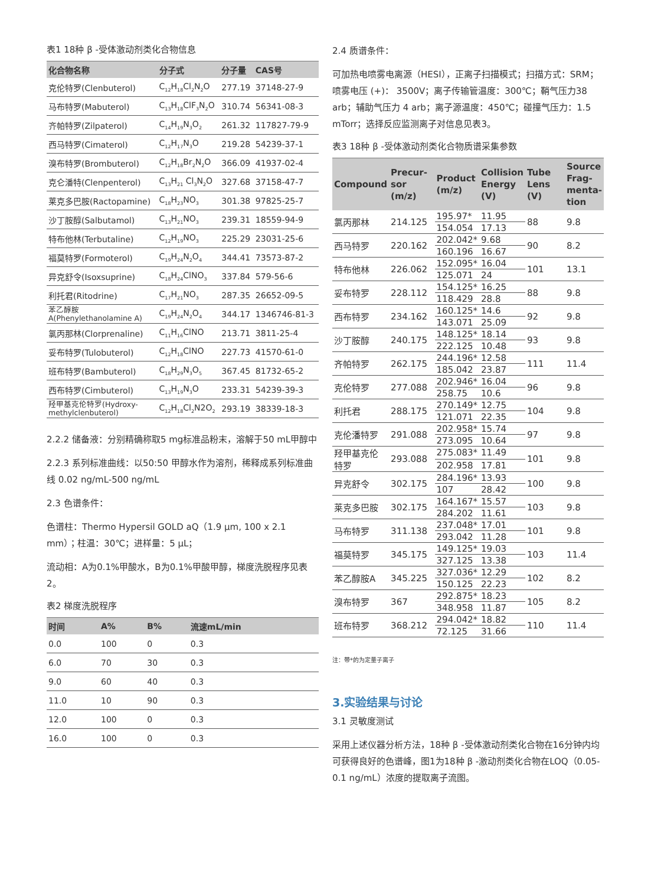表1 18种 β -受体激动剂类化合物信息
| 化合物名称 | 分子式 | 分子量 | CAS号 |
| --- | --- | --- | --- |
| 克伦特罗(Clenbuterol) | C<sub>12</sub>H<sub>18</sub>Cl<sub>2</sub>N<sub>2</sub>O | 277.19 | 37148-27-9 |
| 马布特罗(Mabuterol) | C<sub>13</sub>H<sub>18</sub>ClF<sub>3</sub>N<sub>2</sub>O | 310.74 | 56341-08-3 |
| 齐帕特罗(Zilpaterol) | C<sub>14</sub>H<sub>19</sub>N<sub>3</sub>O<sub>2</sub> | 261.32 | 117827-79-9 |
| 西马特罗(Cimaterol) | C<sub>12</sub>H<sub>17</sub>N<sub>3</sub>O | 219.28 | 54239-37-1 |
| 溴布特罗(Brombuterol) | C<sub>12</sub>H<sub>18</sub>Br<sub>2</sub>N<sub>2</sub>O | 366.09 | 41937-02-4 |
| 克仑潘特(Clenpenterol) | C<sub>13</sub>H<sub>21</sub> Cl<sub>3</sub>N<sub>2</sub>O | 327.68 | 37158-47-7 |
| 莱克多巴胺(Ractopamine) | C<sub>18</sub>H<sub>23</sub>NO<sub>3</sub> | 301.38 | 97825-25-7 |
| 沙丁胺醇(Salbutamol) | C<sub>13</sub>H<sub>21</sub>NO<sub>3</sub> | 239.31 | 18559-94-9 |
| 特布他林(Terbutaline) | C<sub>12</sub>H<sub>19</sub>NO<sub>3</sub> | 225.29 | 23031-25-6 |
| 福莫特罗(Formoterol) | C<sub>19</sub>H<sub>24</sub>N<sub>2</sub>O<sub>4</sub> | 344.41 | 73573-87-2 |
| 异克舒令(Isoxsuprine) | C<sub>18</sub>H<sub>24</sub>ClNO<sub>3</sub> | 337.84 | 579-56-6 |
| 利托君(Ritodrine) | C<sub>17</sub>H<sub>21</sub>NO<sub>3</sub> | 287.35 | 26652-09-5 |
| 苯乙醇胺 A(Phenylethanolamine A) | C<sub>19</sub>H<sub>24</sub>N<sub>2</sub>O<sub>4</sub> | 344.17 | 1346746-81-3 |
| 氯丙那林(Clorprenaline) | C<sub>11</sub>H<sub>16</sub>ClNO | 213.71 | 3811-25-4 |
| 妥布特罗(Tulobuterol) | C<sub>12</sub>H<sub>18</sub>ClNO | 227.73 | 41570-61-0 |
| 班布特罗(Bambuterol) | C<sub>18</sub>H<sub>29</sub>N<sub>3</sub>O<sub>5</sub> | 367.45 | 81732-65-2 |
| 西布特罗(Cimbuterol) | C<sub>13</sub>H<sub>19</sub>N<sub>3</sub>O | 233.31 | 54239-39-3 |
| 羟甲基克伦特罗(Hydroxy- methylclenbuterol) | C<sub>12</sub>H<sub>18</sub>Cl<sub>2</sub>N2O<sub>2</sub> | 293.19 | 38339-18-3 |
2.2.2 储备液：分别精确称取5 mg标准品粉末，溶解于50 mL甲醇中
2.2.3 系列标准曲线：以50:50 甲醇水作为溶剂，稀释成系列标准曲线 0.02 ng/mL-500 ng/mL
2.3 色谱条件：
色谱柱：Thermo Hypersil GOLD aQ（1.9 μm, 100 x 2.1 mm）；柱温：30℃；进样量：5 μL；
流动相：A为0.1%甲酸水，B为0.1%甲酸甲醇，梯度洗脱程序见表2。
表2 梯度洗脱程序
| 时间 | A% | B% | 流速mL/min |
| --- | --- | --- | --- |
| 0.0 | 100 | 0 | 0.3 |
| 6.0 | 70 | 30 | 0.3 |
| 9.0 | 60 | 40 | 0.3 |
| 11.0 | 10 | 90 | 0.3 |
| 12.0 | 100 | 0 | 0.3 |
| 16.0 | 100 | 0 | 0.3 |
2.4 质谱条件：
可加热电喷雾电离源（HESI），正离子扫描模式；扫描方式：SRM；喷雾电压 (+)： 3500V；离子传输管温度：300℃；鞘气压力38 arb；辅助气压力 4 arb；离子源温度：450℃；碰撞气压力：1.5 mTorr；选择反应监测离子对信息见表3。
表3 18种 β -受体激动剂类化合物质谱采集参数
| Compound | Precur- sor (m/z) | Product (m/z) | Collision Energy (V) | Tube Lens (V) | Source Frag- menta- tion |
| --- | --- | --- | --- | --- | --- |
| 氯丙那林 | 214.125 | 195.97* | 11.95 | 88 | 9.8 |
| | | 154.054 | 17.13 | | |
| 西马特罗 | 220.162 | 202.042* | 9.68 | 90 | 8.2 |
| | | 160.196 | 16.67 | | |
| 特布他林 | 226.062 | 152.095* | 16.04 | 101 | 13.1 |
| | | 125.071 | 24 | | |
| 妥布特罗 | 228.112 | 154.125* | 16.25 | 88 | 9.8 |
| | | 118.429 | 28.8 | | |
| 西布特罗 | 234.162 | 160.125* | 14.6 | 92 | 9.8 |
| | | 143.071 | 25.09 | | |
| 沙丁胺醇 | 240.175 | 148.125* | 18.14 | 93 | 9.8 |
| | | 222.125 | 10.48 | | |
| 齐帕特罗 | 262.175 | 244.196* | 12.58 | 111 | 11.4 |
| | | 185.042 | 23.87 | | |
| 克伦特罗 | 277.088 | 202.946* | 16.04 | 96 | 9.8 |
| | | 258.75 | 10.6 | | |
| 利托君 | 288.175 | 270.149* | 12.75 | 104 | 9.8 |
| | | 121.071 | 22.35 | | |
| 克伦潘特罗 | 291.088 | 202.958* | 15.74 | 97 | 9.8 |
| | | 273.095 | 10.64 | | |
| 羟甲基克伦 特罗 | 293.088 | 275.083* | 11.49 | 101 | 9.8 |
| | | 202.958 | 17.81 | | |
| 异克舒令 | 302.175 | 284.196* | 13.93 | 100 | 9.8 |
| | | 107 | 28.42 | | |
| 莱克多巴胺 | 302.175 | 164.167* | 15.57 | 103 | 9.8 |
| | | 284.202 | 11.61 | | |
| 马布特罗 | 311.138 | 237.048* | 17.01 | 101 | 9.8 |
| | | 293.042 | 11.28 | | |
| 福莫特罗 | 345.175 | 149.125* | 19.03 | 103 | 11.4 |
| | | 327.125 | 13.38 | | |
| 苯乙醇胺A | 345.225 | 327.036* | 12.29 | 102 | 8.2 |
| | | 150.125 | 22.23 | | |
| 溴布特罗 | 367 | 292.875* | 18.23 | 105 | 8.2 |
| | | 348.958 | 11.87 | | |
| 班布特罗 | 368.212 | 294.042* | 18.82 | 110 | 11.4 |
| | | 72.125 | 31.66 | | |
注：带*的为定量子离子
3.实验结果与讨论
3.1 灵敏度测试
采用上述仪器分析方法，18种 β -受体激动剂类化合物在16分钟内均可获得良好的色谱峰，图1为18种 β -激动剂类化合物在LOQ（0.05-0.1 ng/mL）浓度的提取离子流图。